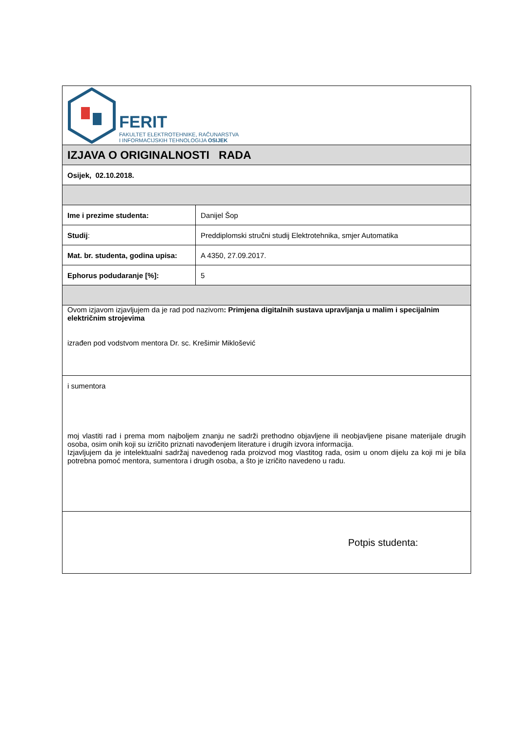| FERIT FAKULTET ELEKTROTEHNIKE, RAČUNARSTVA I INFORMACIJSKIH TEHNOLOGIJA OSIJEK | |
| IZJAVA O ORIGINALNOSTI RADA | |
| Osijek, 02.10.2018. | |
| Ime i prezime studenta: | Danijel Šop |
| Studij : | Preddiplomski stručni studij Elektrotehnika, smjer Automatika |
| Mat. br. studenta, godina upisa: | A 4350, 27.09.2017. |
| Ephorus podudaranje [%]: | 5 |
| Ovom izjavom izjavljujem da je rad pod nazivom : Primjena digitalnih sustava upravljanja u malim i specijalnim električnim strojevima izrađen pod vodstvom mentora Dr. sc. Krešimir Miklošević | |
| i sumentora moj vlastiti rad i prema mom najboljem znanju ne sadrži prethodno objavljene ili neobjavljene pisane materijale drugih osoba, osim onih koji su izričito priznati navođenjem literature i drugih izvora informacija. Izjavljujem da je intelektualni sadržaj navedenog rada proizvod mog vlastitog rada, osim u onom dijelu za koji mi je bila potrebna pomoć mentora, sumentora i drugih osoba, a što je izričito navedeno u radu. | |
| Potpis studenta: | |